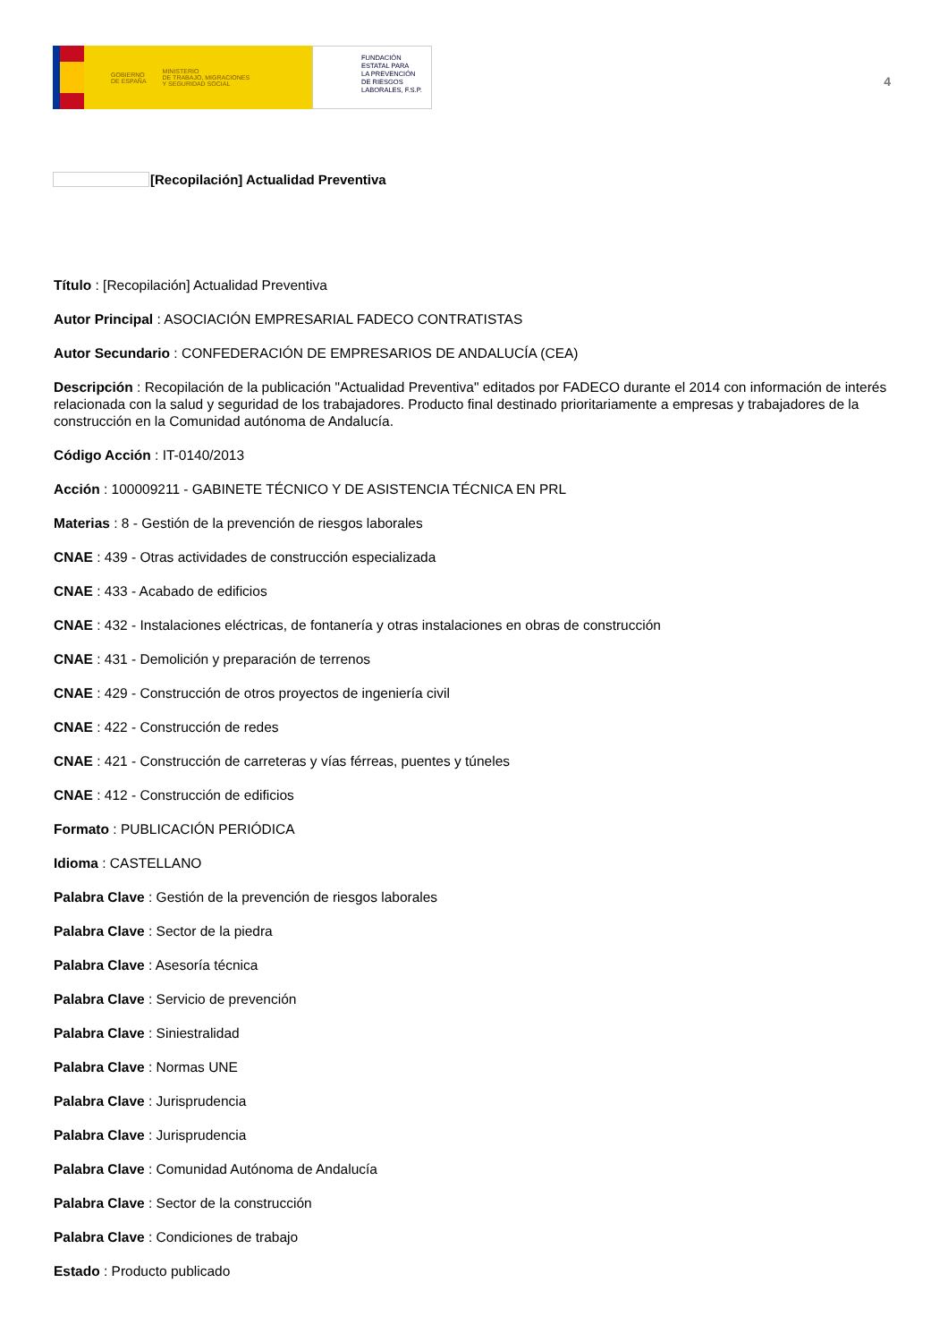GOBIERNO
DE ESPAÑA MINISTERIO
DE TRABAJO, MIGRACIONES
Y SEGURIDAD SOCIAL
FUNDACIÓN
ESTATAL PARA
LA PREVENCIÓN
DE RIESGOS
LABORALES, F.S.P.
4
[Recopilación] Actualidad Preventiva
Título : [Recopilación] Actualidad Preventiva
Autor Principal : ASOCIACIÓN EMPRESARIAL FADECO CONTRATISTAS
Autor Secundario : CONFEDERACIÓN DE EMPRESARIOS DE ANDALUCÍA (CEA)
Descripción : Recopilación de la publicación "Actualidad Preventiva" editados por FADECO durante el 2014 con información de interés relacionada con la salud y seguridad de los trabajadores. Producto final destinado prioritariamente a empresas y trabajadores de la construcción en la Comunidad autónoma de Andalucía.
Código Acción : IT-0140/2013
Acción : 100009211 - GABINETE TÉCNICO Y DE ASISTENCIA TÉCNICA EN PRL
Materias : 8 - Gestión de la prevención de riesgos laborales
CNAE : 439 - Otras actividades de construcción especializada
CNAE : 433 - Acabado de edificios
CNAE : 432 - Instalaciones eléctricas, de fontanería y otras instalaciones en obras de construcción
CNAE : 431 - Demolición y preparación de terrenos
CNAE : 429 - Construcción de otros proyectos de ingeniería civil
CNAE : 422 - Construcción de redes
CNAE : 421 - Construcción de carreteras y vías férreas, puentes y túneles
CNAE : 412 - Construcción de edificios
Formato : PUBLICACIÓN PERIÓDICA
Idioma : CASTELLANO
Palabra Clave : Gestión de la prevención de riesgos laborales
Palabra Clave : Sector de la piedra
Palabra Clave : Asesoría técnica
Palabra Clave : Servicio de prevención
Palabra Clave : Siniestralidad
Palabra Clave : Normas UNE
Palabra Clave : Jurisprudencia
Palabra Clave : Jurisprudencia
Palabra Clave : Comunidad Autónoma de Andalucía
Palabra Clave : Sector de la construcción
Palabra Clave : Condiciones de trabajo
Estado : Producto publicado